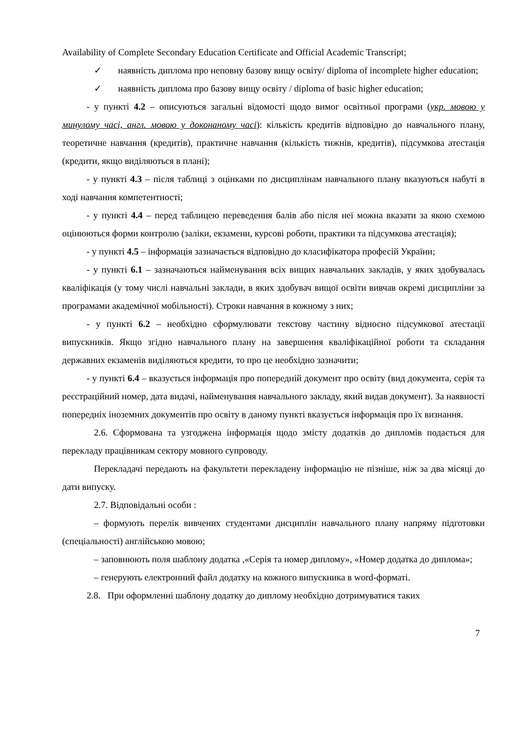Availability of Complete Secondary Education Certificate and Official Academic Transcript;
✓ наявність диплома про неповну базову вищу освіту/ diploma of incomplete higher education;
✓ наявність диплома про базову вищу освіту / diploma of basic higher education;
- у пункті 4.2 – описуються загальні відомості щодо вимог освітньої програми (укр. мовою у минулому часі, англ. мовою у доконаному часі): кількість кредитів відповідно до навчального плану, теоретичне навчання (кредитів), практичне навчання (кількість тижнів, кредитів), підсумкова атестація (кредити, якщо виділяються в плані);
- у пункті 4.3 – після таблиці з оцінками по дисциплінам навчального плану вказуються набуті в ході навчання компетентності;
- у пункті 4.4 – перед таблицею переведення балів або після неї можна вказати за якою схемою оцінюються форми контролю (заліки, екзамени, курсові роботи, практики та підсумкова атестація);
- у пункті 4.5 – інформація зазначається відповідно до класифікатора професій України;
- у пункті 6.1 – зазначаються найменування всіх вищих навчальних закладів, у яких здобувалась кваліфікація (у тому числі навчальні заклади, в яких здобувач вищої освіти вивчав окремі дисципліни за програмами академічної мобільності). Строки навчання в кожному з них;
- у пункті 6.2 – необхідно сформулювати текстову частину відносно підсумкової атестації випускників. Якщо згідно навчального плану на завершення кваліфікаційної роботи та складання державних екзаменів виділяються кредити, то про це необхідно зазначити;
- у пункті 6.4 – вказується інформація про попередній документ про освіту (вид документа, серія та реєстраційний номер, дата видачі, найменування навчального закладу, який видав документ). За наявності попередніх іноземних документів про освіту в даному пункті вказується інформація про їх визнання.
2.6. Сформована та узгоджена інформація щодо змісту додатків до дипломів подається для перекладу працівникам сектору мовного супроводу.
Перекладачі передають на факультети перекладену інформацію не пізніше, ніж за два місяці до дати випуску.
2.7. Відповідальні особи :
– формують перелік вивчених студентами дисциплін навчального плану напряму підготовки (спеціальності) англійською мовою;
– заповнюють поля шаблону додатка ,«Серія та номер диплому», «Номер додатка до диплома»;
– генерують електронний файл додатку на кожного випускника в word-форматі.
2.8. При оформленні шаблону додатку до диплому необхідно дотримуватися таких
7